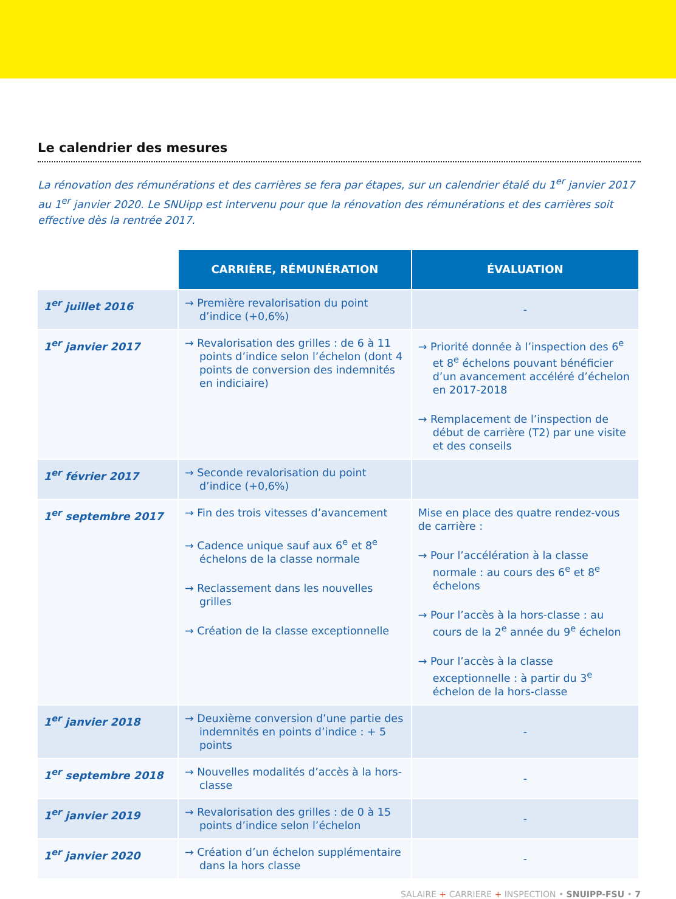Le calendrier des mesures
La rénovation des rémunérations et des carrières se fera par étapes, sur un calendrier étalé du 1<sup>er</sup> janvier 2017 au 1<sup>er</sup> janvier 2020. Le SNUipp est intervenu pour que la rénovation des rémunérations et des carrières soit effective dès la rentrée 2017.
| | CARRIÈRE, RÉMUNÉRATION | ÉVALUATION |
| 1<sup>er</sup> juillet 2016 | → Première revalorisation du point d’indice (+0,6%) | - |
| 1<sup>er</sup> janvier 2017 | → Revalorisation des grilles : de 6 à 11 points d’indice selon l’échelon (dont 4 points de conversion des indemnités en indiciaire) | → Priorité donnée à l’inspection des 6<sup>e</sup> et 8<sup>e</sup> échelons pouvant bénéficier d’un avancement accéléré d’échelon en 2017-2018 → Remplacement de l’inspection de début de carrière (T2) par une visite et des conseils |
| 1<sup>er</sup> février 2017 | → Seconde revalorisation du point d’indice (+0,6%) | |
| 1<sup>er</sup> septembre 2017 | → Fin des trois vitesses d’avancement → Cadence unique sauf aux 6<sup>e</sup> et 8<sup>e</sup> échelons de la classe normale → Reclassement dans les nouvelles grilles → Création de la classe exceptionnelle | Mise en place des quatre rendez-vous de carrière : → Pour l’accélération à la classe normale : au cours des 6<sup>e</sup> et 8<sup>e</sup> échelons → Pour l’accès à la hors-classe : au cours de la 2<sup>e</sup> année du 9<sup>e</sup> échelon → Pour l’accès à la classe exceptionnelle : à partir du 3<sup>e</sup> échelon de la hors-classe |
| 1<sup>er</sup> janvier 2018 | → Deuxième conversion d’une partie des indemnités en points d’indice : + 5 points | - |
| 1<sup>er</sup> septembre 2018 | → Nouvelles modalités d’accès à la hors-classe | - |
| 1<sup>er</sup> janvier 2019 | → Revalorisation des grilles : de 0 à 15 points d’indice selon l’échelon | - |
| 1<sup>er</sup> janvier 2020 | → Création d’un échelon supplémentaire dans la hors classe | - |
SALAIRE + CARRIERE + INSPECTION • SNUIPP-FSU • 7